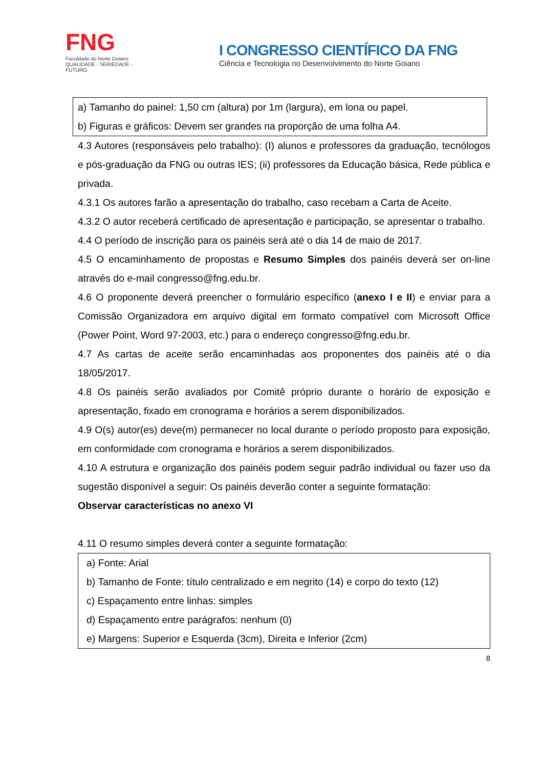FNG
Faculdade do Norte Goiano
QUALIDADE - SERIEDADE - FUTURO
I CONGRESSO CIENTÍFICO DA FNG
Ciência e Tecnologia no Desenvolvimento do Norte Goiano
a) Tamanho do painel: 1,50 cm (altura) por 1m (largura), em lona ou papel.
b) Figuras e gráficos: Devem ser grandes na proporção de uma folha A4.
4.3 Autores (responsáveis pelo trabalho): (I) alunos e professores da graduação, tecnólogos e pós-graduação da FNG ou outras IES; (ii) professores da Educação básica, Rede pública e privada.
4.3.1 Os autores farão a apresentação do trabalho, caso recebam a Carta de Aceite.
4.3.2 O autor receberá certificado de apresentação e participação, se apresentar o trabalho.
4.4 O período de inscrição para os painéis será até o dia 14 de maio de 2017.
4.5 O encaminhamento de propostas e Resumo Simples dos painéis deverá ser on-line através do e-mail congresso@fng.edu.br.
4.6 O proponente deverá preencher o formulário específico (anexo I e II) e enviar para a Comissão Organizadora em arquivo digital em formato compatível com Microsoft Office (Power Point, Word 97-2003, etc.) para o endereço congresso@fng.edu.br.
4.7 As cartas de aceite serão encaminhadas aos proponentes dos painéis até o dia 18/05/2017.
4.8 Os painéis serão avaliados por Comitê próprio durante o horário de exposição e apresentação, fixado em cronograma e horários a serem disponibilizados.
4.9 O(s) autor(es) deve(m) permanecer no local durante o período proposto para exposição, em conformidade com cronograma e horários a serem disponibilizados.
4.10 A estrutura e organização dos painéis podem seguir padrão individual ou fazer uso da sugestão disponível a seguir: Os painéis deverão conter a seguinte formatação:
Observar características no anexo VI
4.11 O resumo simples deverá conter a seguinte formatação:
a) Fonte: Arial
b) Tamanho de Fonte: título centralizado e em negrito (14) e corpo do texto (12)
c) Espaçamento entre linhas: simples
d) Espaçamento entre parágrafos: nenhum (0)
e) Margens: Superior e Esquerda (3cm), Direita e Inferior (2cm)
8